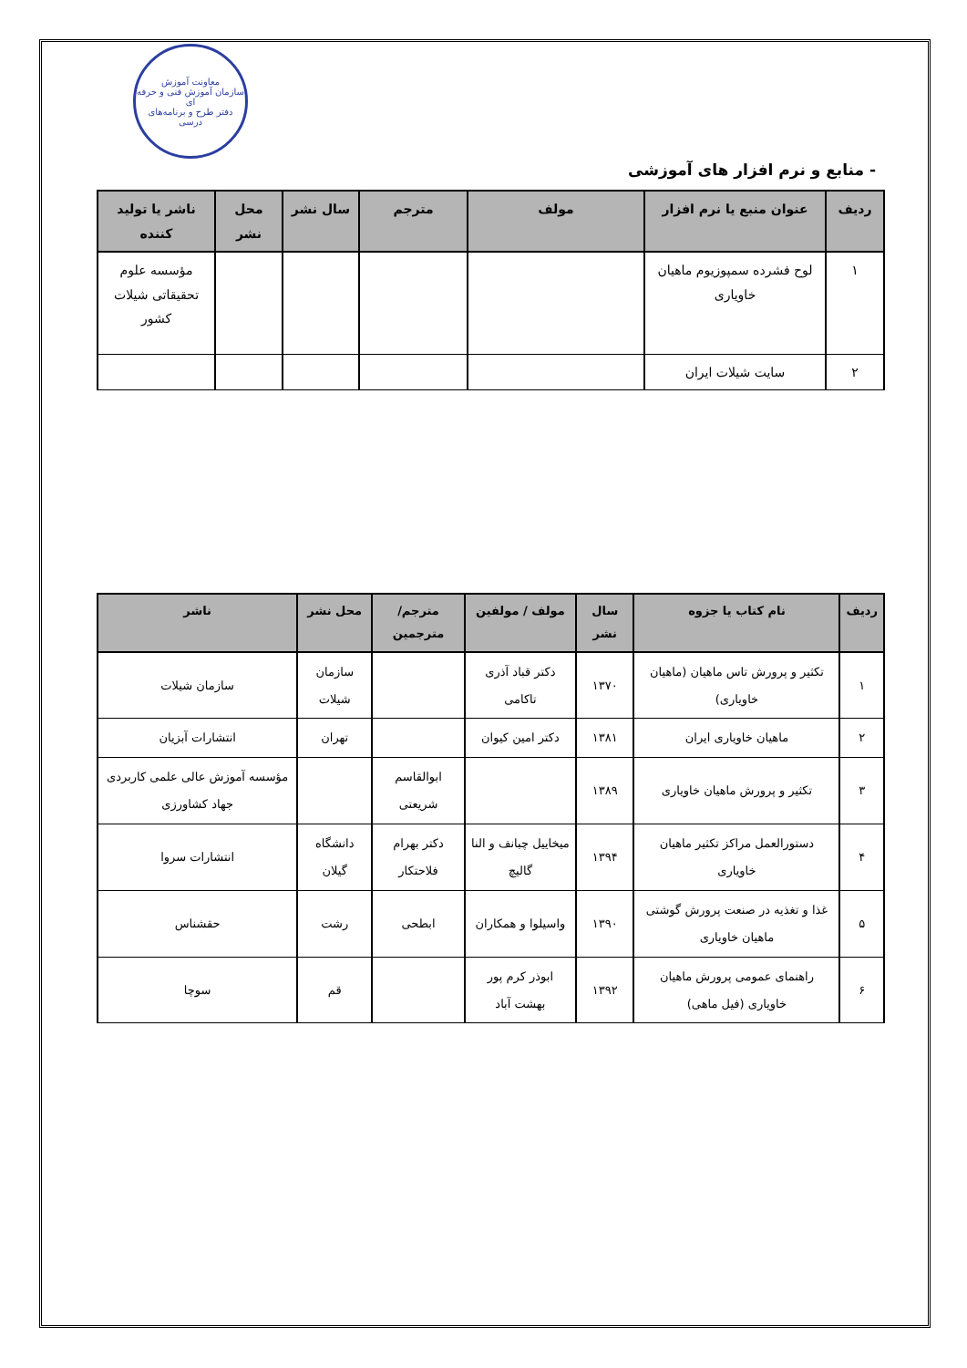معاونت آموزش
سازمان آموزش فنی و حرفه ای
دفتر طرح و برنامه‌های درسی
- منابع و نرم افزار های آموزشی
| ردیف | عنوان منبع یا نرم افزار | مولف | مترجم | سال نشر | محل نشر | ناشر یا تولید کننده |
| --- | --- | --- | --- | --- | --- | --- |
| ۱ | لوح فشرده سمپوزیوم ماهیان خاویاری | | | | | مؤسسه علوم تحقیقاتی شیلات کشور |
| ۲ | سایت شیلات ایران | | | | | |
| ردیف | نام کتاب یا جزوه | سال نشر | مولف / مولفین | مترجم/مترجمین | محل نشر | ناشر |
| --- | --- | --- | --- | --- | --- | --- |
| ۱ | تکثیر و پرورش تاس ماهیان (ماهیان خاویاری) | ۱۳۷۰ | دکتر قباد آذری تاکامی | | سازمان شیلات | سازمان شیلات |
| ۲ | ماهیان خاویاری ایران | ۱۳۸۱ | دکتر امین کیوان | | تهران | انتشارات آبزیان |
| ۳ | تکثیر و پرورش ماهیان خاویاری | ۱۳۸۹ | | ابوالقاسم شریعتی | | مؤسسه آموزش عالی علمی کاربردی جهاد کشاورزی |
| ۴ | دستورالعمل مراکز تکثیر ماهیان خاویاری | ۱۳۹۴ | میخاییل چبانف و النا گالیچ | دکتر بهرام فلاحتکار | دانشگاه گیلان | انتشارات سروا |
| ۵ | غذا و تغذیه در صنعت پرورش گوشتی ماهیان خاویاری | ۱۳۹۰ | واسیلوا و همکاران | ابطحی | رشت | حقشناس |
| ۶ | راهنمای عمومی پرورش ماهیان خاویاری (فیل ماهی) | ۱۳۹۲ | ابوذر کرم پور بهشت آباد | | قم | سوچا |